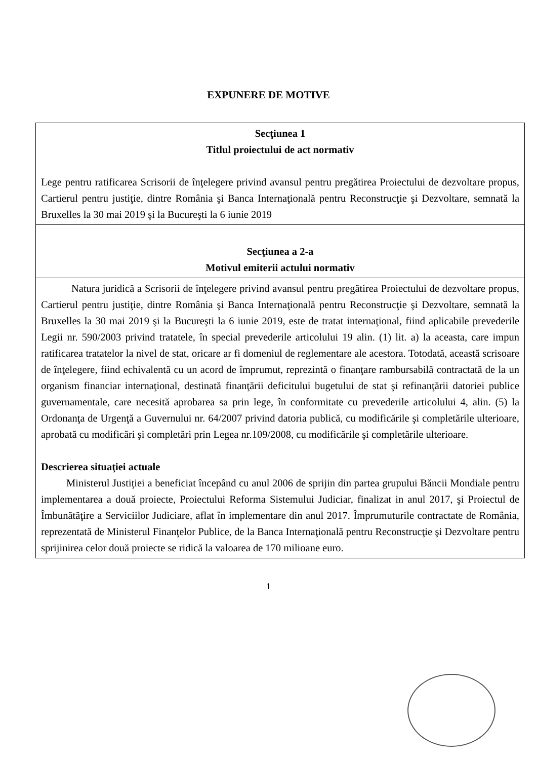EXPUNERE DE MOTIVE
| Secţiunea 1 Titlul proiectului de act normativ Lege pentru ratificarea Scrisorii de înţelegere privind avansul pentru pregătirea Proiectului de dezvoltare propus, Cartierul pentru justiţie, dintre România şi Banca Internaţională pentru Reconstrucţie şi Dezvoltare, semnată la Bruxelles la 30 mai 2019 şi la Bucureşti la 6 iunie 2019 |
| Secţiunea a 2-a Motivul emiterii actului normativ |
| Natura juridică a Scrisorii de înţelegere privind avansul pentru pregătirea Proiectului de dezvoltare propus, Cartierul pentru justiţie, dintre România şi Banca Internaţională pentru Reconstrucţie şi Dezvoltare, semnată la Bruxelles la 30 mai 2019 şi la Bucureşti la 6 iunie 2019, este de tratat internaţional, fiind aplicabile prevederile Legii nr. 590/2003 privind tratatele, în special prevederile articolului 19 alin. (1) lit. a) la aceasta, care impun ratificarea tratatelor la nivel de stat, oricare ar fi domeniul de reglementare ale acestora. Totodată, această scrisoare de înţelegere, fiind echivalentă cu un acord de împrumut, reprezintă o finanţare rambursabilă contractată de la un organism financiar internaţional, destinată finanţării deficitului bugetului de stat şi refinanţării datoriei publice guvernamentale, care necesită aprobarea sa prin lege, în conformitate cu prevederile articolului 4, alin. (5) la Ordonanţa de Urgenţă a Guvernului nr. 64/2007 privind datoria publică, cu modificările şi completările ulterioare, aprobată cu modificări şi completări prin Legea nr.109/2008, cu modificările şi completările ulterioare. Descrierea situaţiei actuale Ministerul Justiţiei a beneficiat începând cu anul 2006 de sprijin din partea grupului Băncii Mondiale pentru implementarea a două proiecte, Proiectului Reforma Sistemului Judiciar, finalizat in anul 2017, şi Proiectul de Îmbunătăţire a Serviciilor Judiciare, aflat în implementare din anul 2017. Împrumuturile contractate de România, reprezentată de Ministerul Finanţelor Publice, de la Banca Internaţională pentru Reconstrucţie şi Dezvoltare pentru sprijinirea celor două proiecte se ridică la valoarea de 170 milioane euro. |
1